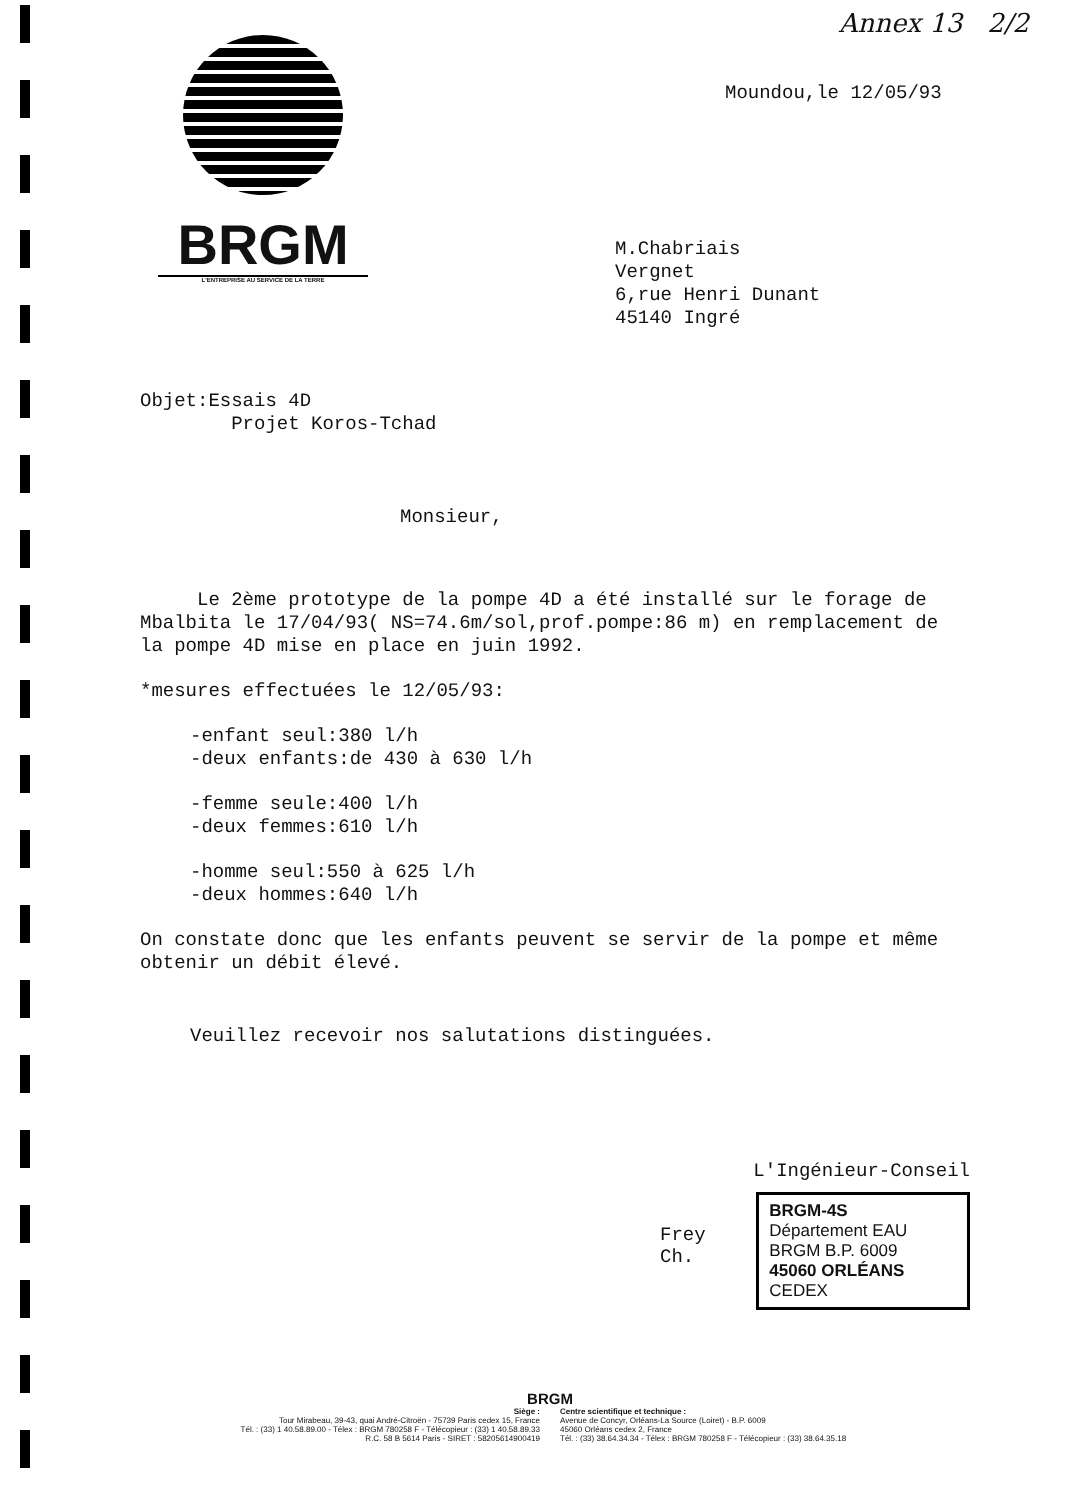Annex 13 2/2
BRGM
L'ENTREPRISE AU SERVICE DE LA TERRE
Moundou,le 12/05/93
M.Chabriais
Vergnet
6,rue Henri Dunant
45140 Ingré
Objet:Essais 4D
Projet Koros-Tchad
Monsieur,
Le 2ème prototype de la pompe 4D a été installé sur le forage de Mbalbita le 17/04/93( NS=74.6m/sol,prof.pompe:86 m) en remplacement de la pompe 4D mise en place en juin 1992.
*mesures effectuées le 12/05/93:
-enfant seul:380 l/h
-deux enfants:de 430 à 630 l/h
-femme seule:400 l/h
-deux femmes:610 l/h
-homme seul:550 à 625 l/h
-deux hommes:640 l/h
On constate donc que les enfants peuvent se servir de la pompe et même obtenir un débit élevé.
Veuillez recevoir nos salutations distinguées.
L'Ingénieur-Conseil
Frey Ch.
BRGM-4S
Département EAU
BRGM B.P. 6009
45060 ORLÉANS CEDEX
BRGM
Siège :
Tour Mirabeau, 39-43, quai André-Citroën - 75739 Paris cedex 15, France
Tél. : (33) 1 40.58.89.00 - Télex : BRGM 780258 F - Télécopieur : (33) 1 40.58.89.33
R.C. 58 B 5614 Paris - SIRET : 58205614900419
Centre scientifique et technique :
Avenue de Concyr, Orléans-La Source (Loiret) - B.P. 6009
45060 Orléans cedex 2, France
Tél. : (33) 38.64.34.34 - Télex : BRGM 780258 F - Télécopieur : (33) 38.64.35.18